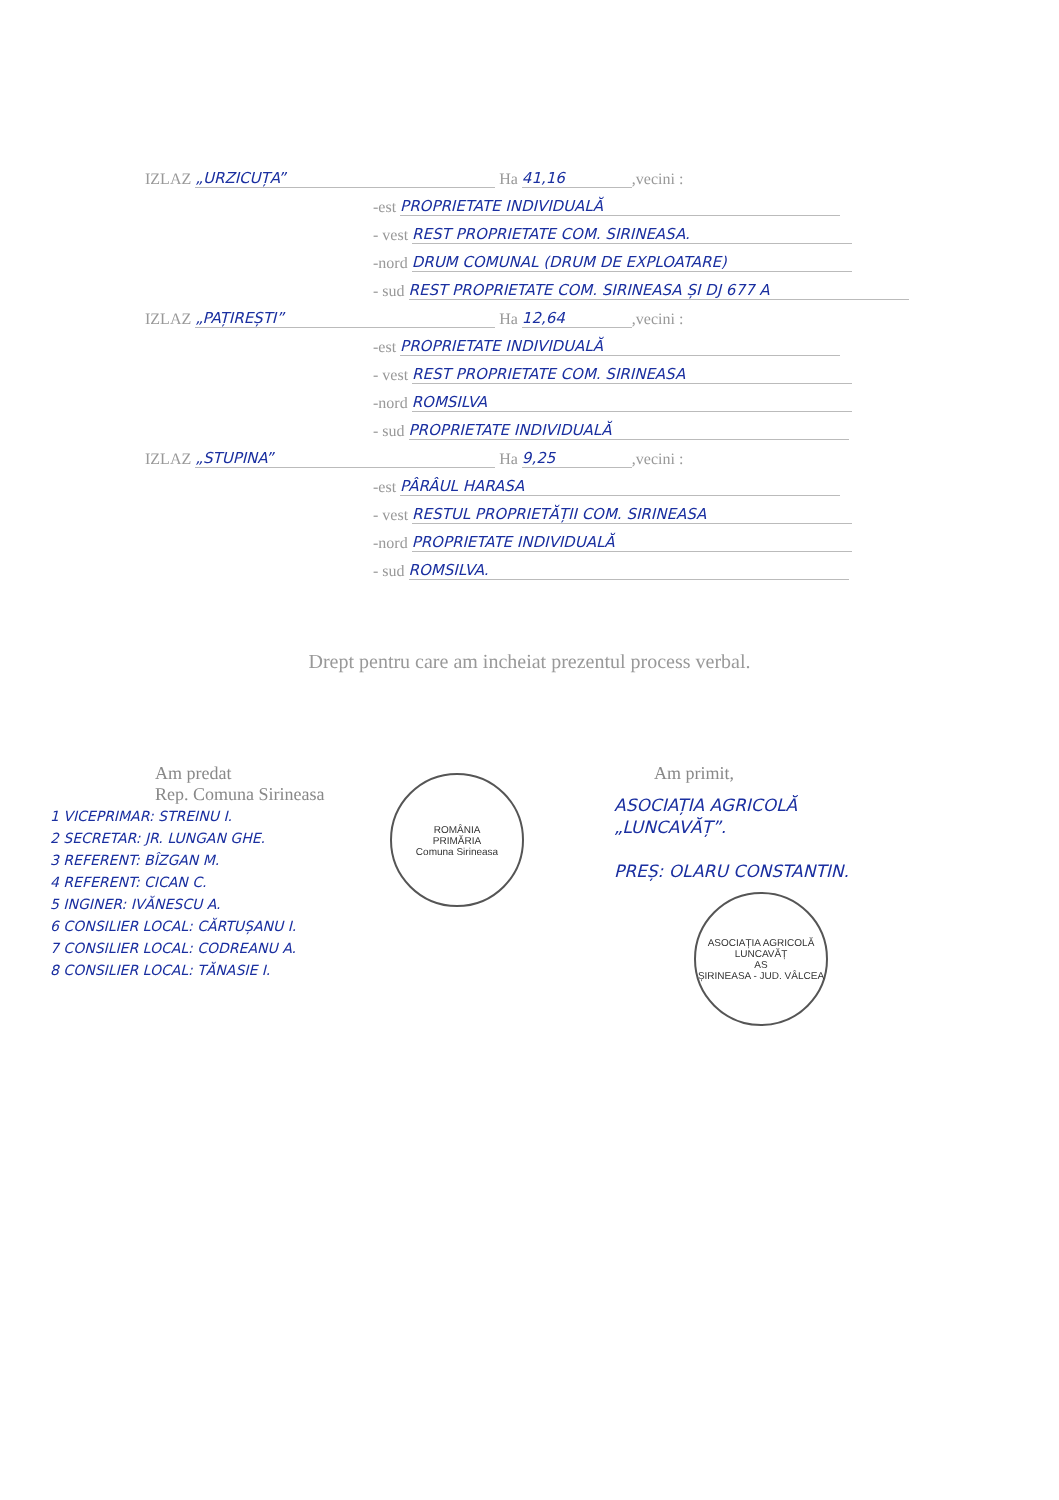IZLAZ „URZICUȚA” Ha 41,16,vecini :
-est PROPRIETATE INDIVIDUALĂ
- vest REST PROPRIETATE COM. SIRINEASA.
-nord DRUM COMUNAL (DRUM DE EXPLOATARE)
- sud REST PROPRIETATE COM. SIRINEASA ȘI DJ 677 A
IZLAZ „PAȚIREȘTI” Ha 12,64,vecini :
-est PROPRIETATE INDIVIDUALĂ
- vest REST PROPRIETATE COM. SIRINEASA
-nord ROMSILVA
- sud PROPRIETATE INDIVIDUALĂ
IZLAZ „STUPINA” Ha 9,25,vecini :
-est PÂRÂUL HARASA
- vest RESTUL PROPRIETĂȚII COM. SIRINEASA
-nord PROPRIETATE INDIVIDUALĂ
- sud ROMSILVA.
Drept pentru care am incheiat prezentul process verbal.
Am predat
Rep. Comuna Sirineasa
1 VICEPRIMAR: STREINU I.
2 SECRETAR: JR. LUNGAN GHE.
3 REFERENT: BÎZGAN M.
4 REFERENT: CICAN C.
5 INGINER: IVĂNESCU A.
6 CONSILIER LOCAL: CĂRTUȘANU I.
7 CONSILIER LOCAL: CODREANU A.
8 CONSILIER LOCAL: TĂNASIE I.
ROMÂNIA
PRIMĂRIA
Comuna Sirineasa
Am primit,
ASOCIAȚIA AGRICOLĂ
„LUNCAVĂȚ”.
PREȘ: OLARU CONSTANTIN.
ASOCIAȚIA AGRICOLĂ LUNCAVĂȚ
AS
ȘIRINEASA - JUD. VÂLCEA